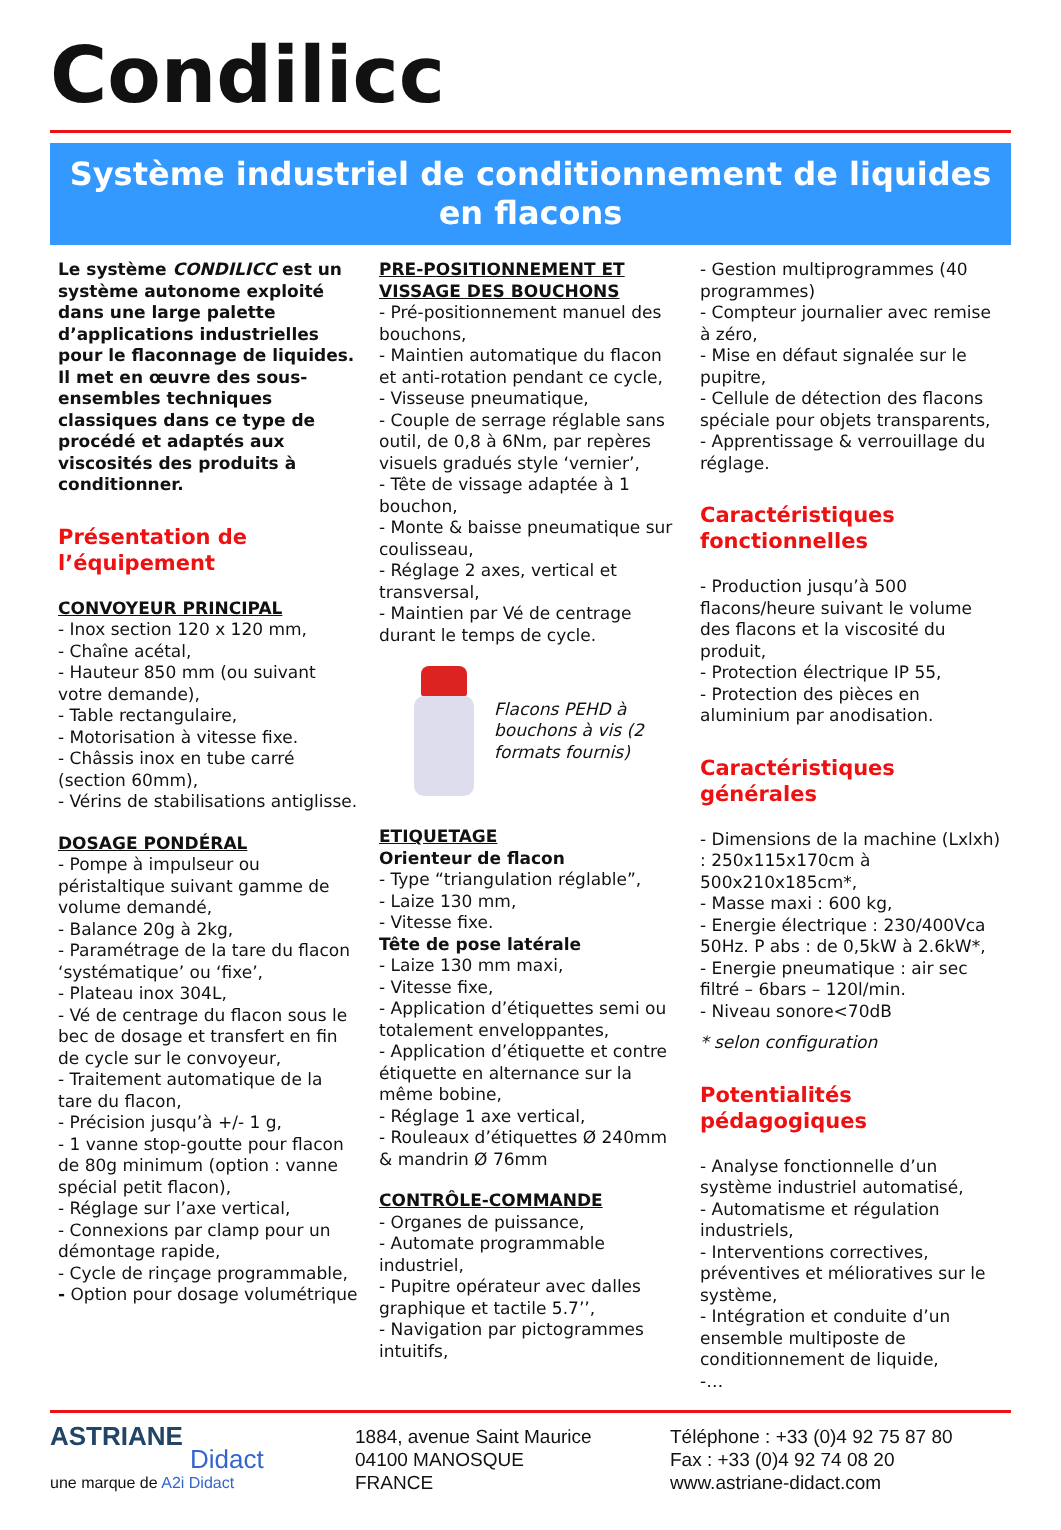Condilicc
Système industriel de conditionnement de liquides
en flacons
Le système CONDILICC est un système autonome exploité dans une large palette d’applications industrielles pour le flaconnage de liquides. Il met en œuvre des sous-ensembles techniques classiques dans ce type de procédé et adaptés aux viscosités des produits à conditionner.
Présentation de l’équipement
CONVOYEUR PRINCIPAL
- Inox section 120 x 120 mm,
- Chaîne acétal,
- Hauteur 850 mm (ou suivant votre demande),
- Table rectangulaire,
- Motorisation à vitesse fixe.
- Châssis inox en tube carré (section 60mm),
- Vérins de stabilisations antiglisse.
DOSAGE PONDÉRAL
- Pompe à impulseur ou péristaltique suivant gamme de volume demandé,
- Balance 20g à 2kg,
- Paramétrage de la tare du flacon ‘systématique’ ou ‘fixe’,
- Plateau inox 304L,
- Vé de centrage du flacon sous le bec de dosage et transfert en fin de cycle sur le convoyeur,
- Traitement automatique de la tare du flacon,
- Précision jusqu’à +/- 1 g,
- 1 vanne stop-goutte pour flacon de 80g minimum (option : vanne spécial petit flacon),
- Réglage sur l’axe vertical,
- Connexions par clamp pour un démontage rapide,
- Cycle de rinçage programmable,
- Option pour dosage volumétrique
PRE-POSITIONNEMENT ET VISSAGE DES BOUCHONS
- Pré-positionnement manuel des bouchons,
- Maintien automatique du flacon et anti-rotation pendant ce cycle,
- Visseuse pneumatique,
- Couple de serrage réglable sans outil, de 0,8 à 6Nm, par repères visuels gradués style ‘vernier’,
- Tête de vissage adaptée à 1 bouchon,
- Monte & baisse pneumatique sur coulisseau,
- Réglage 2 axes, vertical et transversal,
- Maintien par Vé de centrage durant le temps de cycle.
Flacons PEHD à bouchons à vis (2 formats fournis)
ETIQUETAGE
Orienteur de flacon
- Type “triangulation réglable”,
- Laize 130 mm,
- Vitesse fixe.
Tête de pose latérale
- Laize 130 mm maxi,
- Vitesse fixe,
- Application d’étiquettes semi ou totalement enveloppantes,
- Application d’étiquette et contre étiquette en alternance sur la même bobine,
- Réglage 1 axe vertical,
- Rouleaux d’étiquettes Ø 240mm & mandrin Ø 76mm
CONTRÔLE-COMMANDE
- Organes de puissance,
- Automate programmable industriel,
- Pupitre opérateur avec dalles graphique et tactile 5.7’’,
- Navigation par pictogrammes intuitifs,
- Gestion multiprogrammes (40 programmes)
- Compteur journalier avec remise à zéro,
- Mise en défaut signalée sur le pupitre,
- Cellule de détection des flacons spéciale pour objets transparents,
- Apprentissage & verrouillage du réglage.
Caractéristiques fonctionnelles
- Production jusqu’à 500 flacons/heure suivant le volume des flacons et la viscosité du produit,
- Protection électrique IP 55,
- Protection des pièces en aluminium par anodisation.
Caractéristiques générales
- Dimensions de la machine (Lxlxh) : 250x115x170cm à 500x210x185cm*,
- Masse maxi : 600 kg,
- Energie électrique : 230/400Vca 50Hz. P abs : de 0,5kW à 2.6kW*,
- Energie pneumatique : air sec filtré – 6bars – 120l/min.
- Niveau sonore<70dB
* selon configuration
Potentialités pédagogiques
- Analyse fonctionnelle d’un système industriel automatisé,
- Automatisme et régulation industriels,
- Interventions correctives, préventives et mélioratives sur le système,
- Intégration et conduite d’un ensemble multiposte de conditionnement de liquide,
-…
ASTRIANE
Didact
une marque de A2i Didact
1884, avenue Saint Maurice
04100 MANOSQUE
FRANCE
Téléphone : +33 (0)4 92 75 87 80
Fax : +33 (0)4 92 74 08 20
www.astriane-didact.com